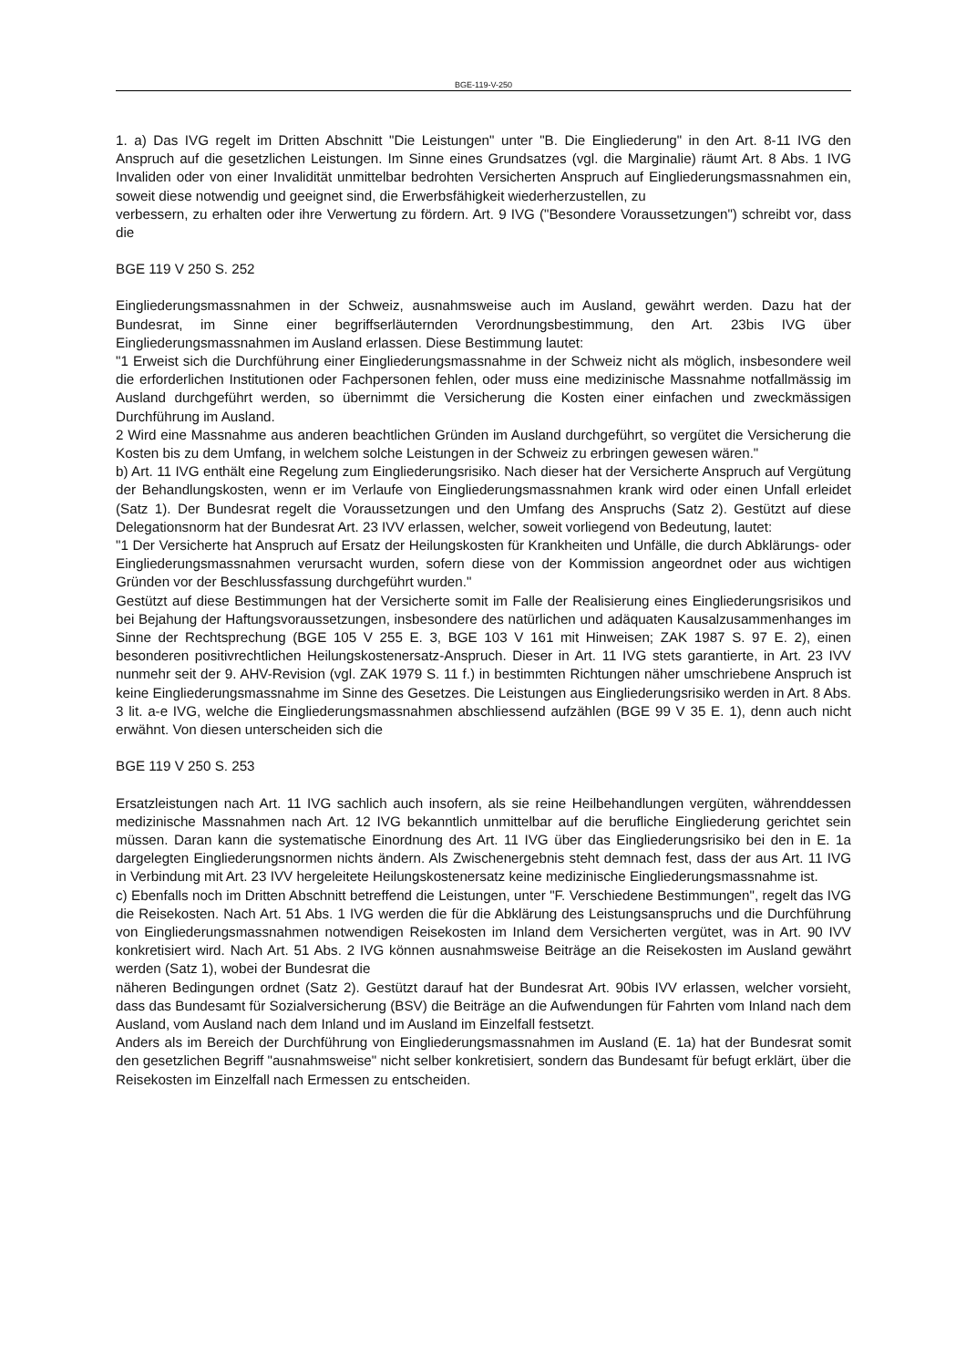BGE-119-V-250
1. a) Das IVG regelt im Dritten Abschnitt "Die Leistungen" unter "B. Die Eingliederung" in den Art. 8-11 IVG den Anspruch auf die gesetzlichen Leistungen. Im Sinne eines Grundsatzes (vgl. die Marginalie) räumt Art. 8 Abs. 1 IVG Invaliden oder von einer Invalidität unmittelbar bedrohten Versicherten Anspruch auf Eingliederungsmassnahmen ein, soweit diese notwendig und geeignet sind, die Erwerbsfähigkeit wiederherzustellen, zu
verbessern, zu erhalten oder ihre Verwertung zu fördern. Art. 9 IVG ("Besondere Voraussetzungen") schreibt vor, dass die
BGE 119 V 250 S. 252
Eingliederungsmassnahmen in der Schweiz, ausnahmsweise auch im Ausland, gewährt werden. Dazu hat der Bundesrat, im Sinne einer begriffserläuternden Verordnungsbestimmung, den Art. 23bis IVG über Eingliederungsmassnahmen im Ausland erlassen. Diese Bestimmung lautet:
"1 Erweist sich die Durchführung einer Eingliederungsmassnahme in der Schweiz nicht als möglich, insbesondere weil die erforderlichen Institutionen oder Fachpersonen fehlen, oder muss eine medizinische Massnahme notfallmässig im Ausland durchgeführt werden, so übernimmt die Versicherung die Kosten einer einfachen und zweckmässigen Durchführung im Ausland.
2 Wird eine Massnahme aus anderen beachtlichen Gründen im Ausland durchgeführt, so vergütet die Versicherung die Kosten bis zu dem Umfang, in welchem solche Leistungen in der Schweiz zu erbringen gewesen wären."
b) Art. 11 IVG enthält eine Regelung zum Eingliederungsrisiko. Nach dieser hat der Versicherte Anspruch auf Vergütung der Behandlungskosten, wenn er im Verlaufe von Eingliederungsmassnahmen krank wird oder einen Unfall erleidet (Satz 1). Der Bundesrat regelt die Voraussetzungen und den Umfang des Anspruchs (Satz 2). Gestützt auf diese Delegationsnorm hat der Bundesrat Art. 23 IVV erlassen, welcher, soweit vorliegend von Bedeutung, lautet:
"1 Der Versicherte hat Anspruch auf Ersatz der Heilungskosten für Krankheiten und Unfälle, die durch Abklärungs- oder Eingliederungsmassnahmen verursacht wurden, sofern diese von der Kommission angeordnet oder aus wichtigen Gründen vor der Beschlussfassung durchgeführt wurden."
Gestützt auf diese Bestimmungen hat der Versicherte somit im Falle der Realisierung eines Eingliederungsrisikos und bei Bejahung der Haftungsvoraussetzungen, insbesondere des natürlichen und adäquaten Kausalzusammenhanges im Sinne der Rechtsprechung (BGE 105 V 255 E. 3, BGE 103 V 161 mit Hinweisen; ZAK 1987 S. 97 E. 2), einen besonderen positivrechtlichen Heilungskostenersatz-Anspruch. Dieser in Art. 11 IVG stets garantierte, in Art. 23 IVV nunmehr seit der 9. AHV-Revision (vgl. ZAK 1979 S. 11 f.) in bestimmten Richtungen näher umschriebene Anspruch ist keine Eingliederungsmassnahme im Sinne des Gesetzes. Die Leistungen aus Eingliederungsrisiko werden in Art. 8 Abs. 3 lit. a-e IVG, welche die Eingliederungsmassnahmen abschliessend aufzählen (BGE 99 V 35 E. 1), denn auch nicht erwähnt. Von diesen unterscheiden sich die
BGE 119 V 250 S. 253
Ersatzleistungen nach Art. 11 IVG sachlich auch insofern, als sie reine Heilbehandlungen vergüten, währenddessen medizinische Massnahmen nach Art. 12 IVG bekanntlich unmittelbar auf die berufliche Eingliederung gerichtet sein müssen. Daran kann die systematische Einordnung des Art. 11 IVG über das Eingliederungsrisiko bei den in E. 1a dargelegten Eingliederungsnormen nichts ändern. Als Zwischenergebnis steht demnach fest, dass der aus Art. 11 IVG in Verbindung mit Art. 23 IVV hergeleitete Heilungskostenersatz keine medizinische Eingliederungsmassnahme ist.
c) Ebenfalls noch im Dritten Abschnitt betreffend die Leistungen, unter "F. Verschiedene Bestimmungen", regelt das IVG die Reisekosten. Nach Art. 51 Abs. 1 IVG werden die für die Abklärung des Leistungsanspruchs und die Durchführung von Eingliederungsmassnahmen notwendigen Reisekosten im Inland dem Versicherten vergütet, was in Art. 90 IVV konkretisiert wird. Nach Art. 51 Abs. 2 IVG können ausnahmsweise Beiträge an die Reisekosten im Ausland gewährt werden (Satz 1), wobei der Bundesrat die
näheren Bedingungen ordnet (Satz 2). Gestützt darauf hat der Bundesrat Art. 90bis IVV erlassen, welcher vorsieht, dass das Bundesamt für Sozialversicherung (BSV) die Beiträge an die Aufwendungen für Fahrten vom Inland nach dem Ausland, vom Ausland nach dem Inland und im Ausland im Einzelfall festsetzt.
Anders als im Bereich der Durchführung von Eingliederungsmassnahmen im Ausland (E. 1a) hat der Bundesrat somit den gesetzlichen Begriff "ausnahmsweise" nicht selber konkretisiert, sondern das Bundesamt für befugt erklärt, über die Reisekosten im Einzelfall nach Ermessen zu entscheiden.